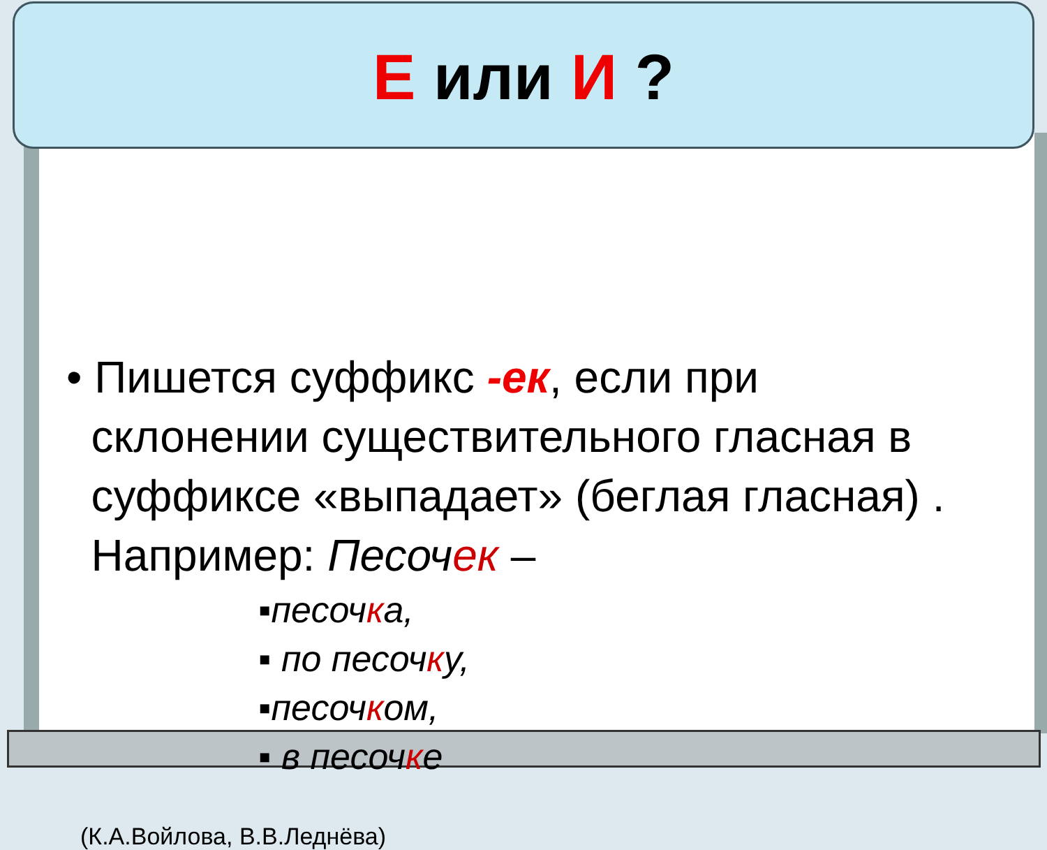Е или И ?
• Пишется суффикс -ек, если при
склонении существительного гласная в
суффиксе «выпадает» (беглая гласная) .
Например: Песочек –
▪песочка,
▪ по песочку,
▪песочком,
▪ в песочке
(К.А.Войлова, В.В.Леднёва)